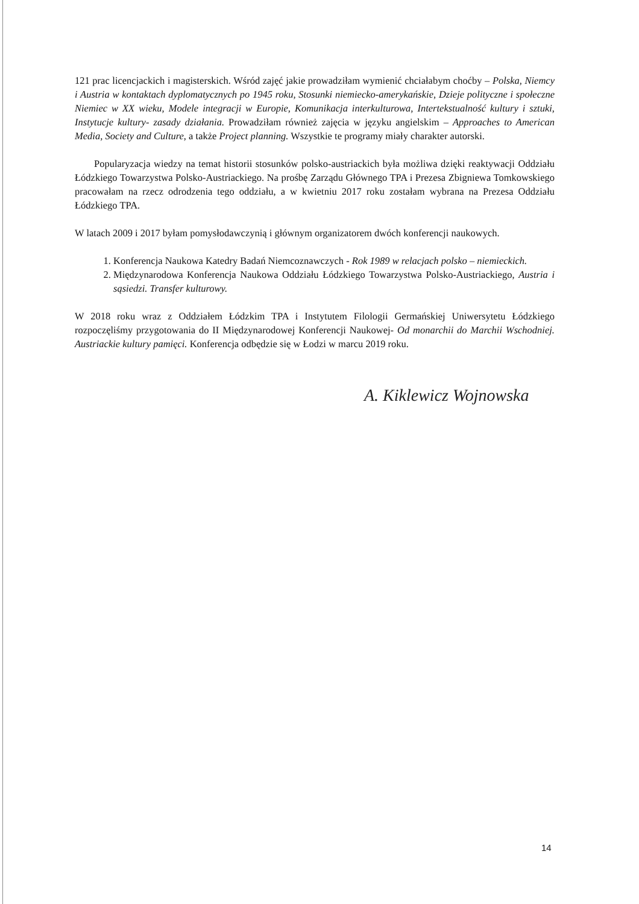121 prac licencjackich i magisterskich. Wśród zajęć jakie prowadziłam wymienić chciałabym choćby – Polska, Niemcy i Austria w kontaktach dyplomatycznych po 1945 roku, Stosunki niemiecko-amerykańskie, Dzieje polityczne i społeczne Niemiec w XX wieku, Modele integracji w Europie, Komunikacja interkulturowa, Intertekstualność kultury i sztuki, Instytucje kultury- zasady działania. Prowadziłam również zajęcia w języku angielskim – Approaches to American Media, Society and Culture, a także Project planning. Wszystkie te programy miały charakter autorski.
Popularyzacja wiedzy na temat historii stosunków polsko-austriackich była możliwa dzięki reaktywacji Oddziału Łódzkiego Towarzystwa Polsko-Austriackiego. Na prośbę Zarządu Głównego TPA i Prezesa Zbigniewa Tomkowskiego pracowałam na rzecz odrodzenia tego oddziału, a w kwietniu 2017 roku zostałam wybrana na Prezesa Oddziału Łódzkiego TPA.
W latach 2009 i 2017 byłam pomysłodawczynią i głównym organizatorem dwóch konferencji naukowych.
1. Konferencja Naukowa Katedry Badań Niemcoznawczych - Rok 1989 w relacjach polsko – niemieckich.
2. Międzynarodowa Konferencja Naukowa Oddziału Łódzkiego Towarzystwa Polsko-Austriackiego, Austria i sąsiedzi. Transfer kulturowy.
W 2018 roku wraz z Oddziałem Łódzkim TPA i Instytutem Filologii Germańskiej Uniwersytetu Łódzkiego rozpoczęliśmy przygotowania do II Międzynarodowej Konferencji Naukowej- Od monarchii do Marchii Wschodniej. Austriackie kultury pamięci. Konferencja odbędzie się w Łodzi w marcu 2019 roku.
A. Kiklewicz Wojnowska
14